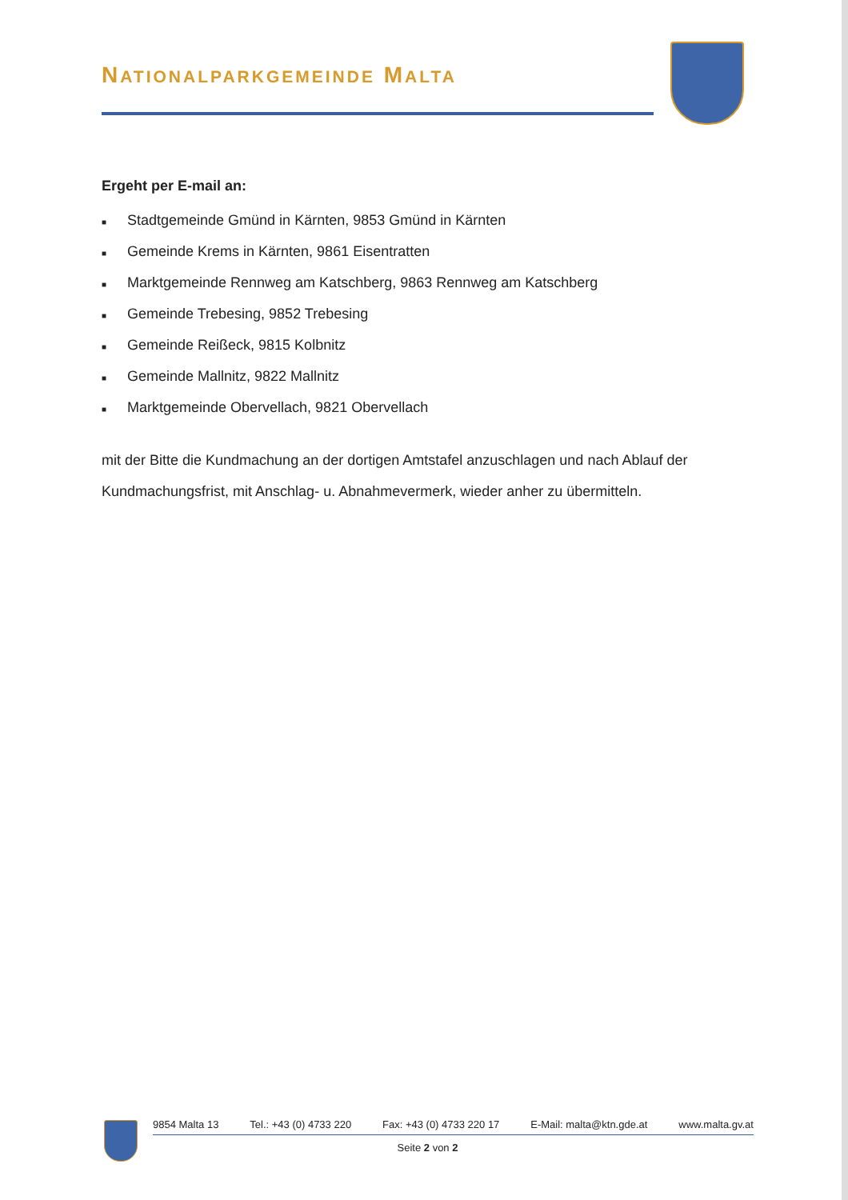NATIONALPARKGEMEINDE MALTA
Ergeht per E-mail an:
■ Stadtgemeinde Gmünd in Kärnten, 9853 Gmünd in Kärnten
■ Gemeinde Krems in Kärnten, 9861 Eisentratten
■ Marktgemeinde Rennweg am Katschberg, 9863 Rennweg am Katschberg
■ Gemeinde Trebesing, 9852 Trebesing
■ Gemeinde Reißeck, 9815 Kolbnitz
■ Gemeinde Mallnitz, 9822 Mallnitz
■ Marktgemeinde Obervellach, 9821 Obervellach
mit der Bitte die Kundmachung an der dortigen Amtstafel anzuschlagen und nach Ablauf der Kundmachungsfrist, mit Anschlag- u. Abnahmevermerk, wieder anher zu übermitteln.
9854 Malta 13 Tel.: +43 (0) 4733 220 Fax: +43 (0) 4733 220 17 E-Mail: malta@ktn.gde.at www.malta.gv.at
Seite 2 von 2